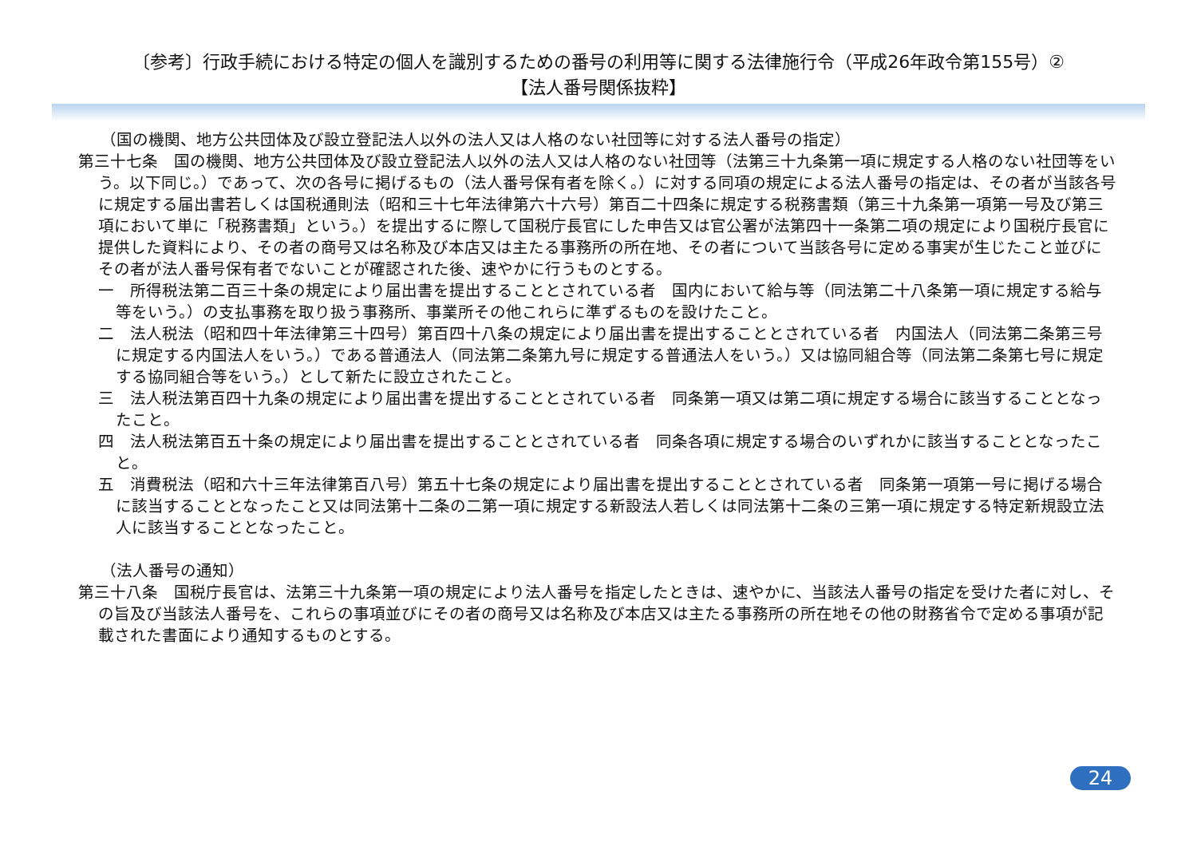〔参考〕行政手続における特定の個人を識別するための番号の利用等に関する法律施行令（平成26年政令第155号）②
【法人番号関係抜粋】
（国の機関、地方公共団体及び設立登記法人以外の法人又は人格のない社団等に対する法人番号の指定）
第三十七条　国の機関、地方公共団体及び設立登記法人以外の法人又は人格のない社団等（法第三十九条第一項に規定する人格のない社団等をいう。以下同じ。）であって、次の各号に掲げるもの（法人番号保有者を除く。）に対する同項の規定による法人番号の指定は、その者が当該各号に規定する届出書若しくは国税通則法（昭和三十七年法律第六十六号）第百二十四条に規定する税務書類（第三十九条第一項第一号及び第三項において単に「税務書類」という。）を提出するに際して国税庁長官にした申告又は官公署が法第四十一条第二項の規定により国税庁長官に提供した資料により、その者の商号又は名称及び本店又は主たる事務所の所在地、その者について当該各号に定める事実が生じたこと並びにその者が法人番号保有者でないことが確認された後、速やかに行うものとする。
一　所得税法第二百三十条の規定により届出書を提出することとされている者　国内において給与等（同法第二十八条第一項に規定する給与等をいう。）の支払事務を取り扱う事務所、事業所その他これらに準ずるものを設けたこと。
二　法人税法（昭和四十年法律第三十四号）第百四十八条の規定により届出書を提出することとされている者　内国法人（同法第二条第三号に規定する内国法人をいう。）である普通法人（同法第二条第九号に規定する普通法人をいう。）又は協同組合等（同法第二条第七号に規定する協同組合等をいう。）として新たに設立されたこと。
三　法人税法第百四十九条の規定により届出書を提出することとされている者　同条第一項又は第二項に規定する場合に該当することとなったこと。
四　法人税法第百五十条の規定により届出書を提出することとされている者　同条各項に規定する場合のいずれかに該当することとなったこと。
五　消費税法（昭和六十三年法律第百八号）第五十七条の規定により届出書を提出することとされている者　同条第一項第一号に掲げる場合に該当することとなったこと又は同法第十二条の二第一項に規定する新設法人若しくは同法第十二条の三第一項に規定する特定新規設立法人に該当することとなったこと。
（法人番号の通知）
第三十八条　国税庁長官は、法第三十九条第一項の規定により法人番号を指定したときは、速やかに、当該法人番号の指定を受けた者に対し、その旨及び当該法人番号を、これらの事項並びにその者の商号又は名称及び本店又は主たる事務所の所在地その他の財務省令で定める事項が記載された書面により通知するものとする。
24